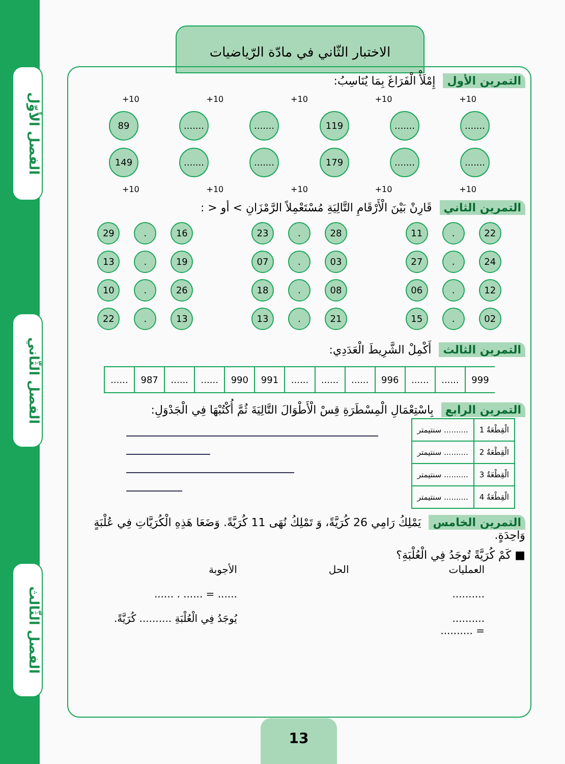الفصل الأوّل
الفصل الثّاني
الفصل الثّالث
الاختبار الثّاني في مادّة الرّياضيات
التمرين الأول إِمْلَأْ الْفَرَاغَ بِمَا يُنَاسِبُ:
+10 +10 +10 +10 +10
89 .......
.......
119 .......
.......
149 .......
.......
179 .......
.......
+10 +10 +10 +10 +10
التمرين الثاني قَارِنْ بَيْنَ الْأَرْقَامِ التَّالِيَةِ مُسْتَعْمِلاً الرَّمْزَانِ > أو < :
29 . 16
13 . 19
10 . 26
22 . 13
23 . 28
07 . 03
18 . 08
13 . 21
11 . 22
27 . 24
06 . 12
15 . 02
التمرين الثالث أَكْمِلْ الشَّرِيطَ الْعَدَدِي:
...... 987 ...... ...... 990 991 ...... ...... ...... 996 ...... ...... 999
التمرين الرابع بِاسْتِعْمَالِ الْمِسْطَرَةِ قِسْ الْأَطْوَالَ التَّالِيَةَ ثُمَّ أُكْتُبْهَا فِي الْجَدْوَلِ:
| الْقِطْعَةُ 1 | .......... سنتيمتر |
| الْقِطْعَةُ 2 | .......... سنتيمتر |
| الْقِطْعَةُ 3 | .......... سنتيمتر |
| الْقِطْعَةُ 4 | .......... سنتيمتر |
التمرين الخامس يَمْلِكُ رَامِي 26 كُرَيَّةً، وَ تَمْلِكُ نُهَى 11 كُرَيَّةً. وَضَعَا هَذِهِ الْكُرَيَّاتِ فِي عُلْبَةٍ وَاحِدَةٍ.
■ كَمْ كُرَيَّةً تُوجَدُ فِي الْعُلْبَةِ؟
العمليات
..........
..........
= ..........
الحل الأجوبة
...... = ...... . ......
يُوجَدُ فِي الْعُلْبَةِ .......... كُرَيَّةً.
13